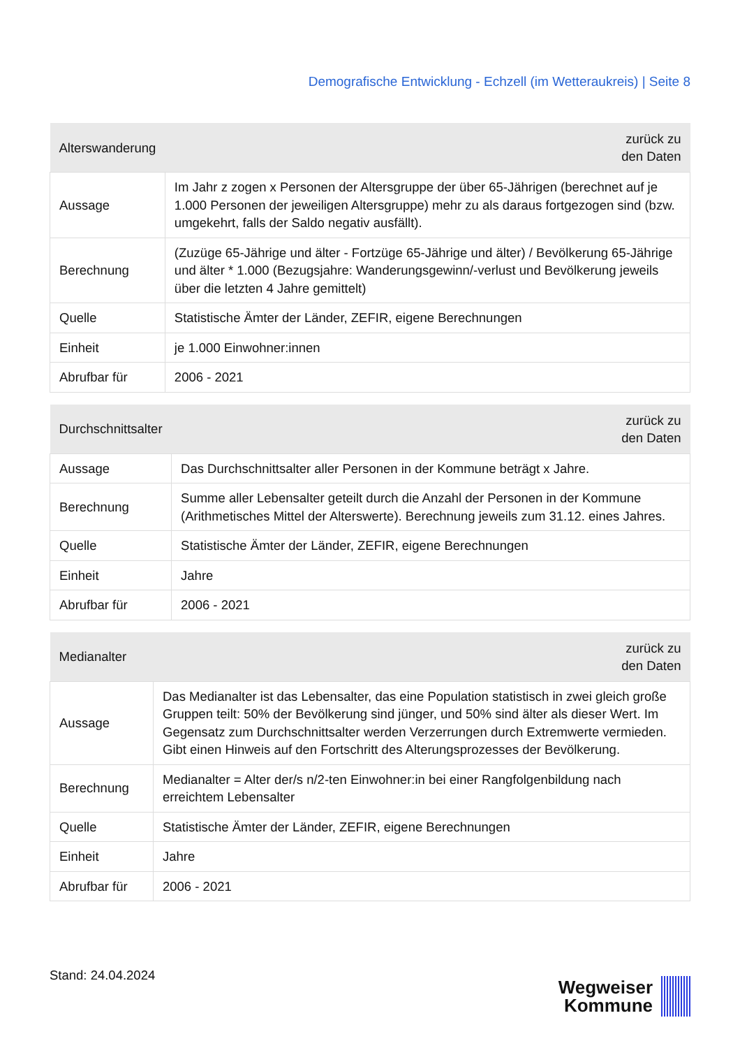Demografische Entwicklung - Echzell (im Wetteraukreis) | Seite 8
| Alterswanderung | zurück zu den Daten |
| --- | --- |
| Aussage | Im Jahr z zogen x Personen der Altersgruppe der über 65-Jährigen (berechnet auf je 1.000 Personen der jeweiligen Altersgruppe) mehr zu als daraus fortgezogen sind (bzw. umgekehrt, falls der Saldo negativ ausfällt). |
| Berechnung | (Zuzüge 65-Jährige und älter - Fortzüge 65-Jährige und älter) / Bevölkerung 65-Jährige und älter * 1.000 (Bezugsjahre: Wanderungsgewinn/-verlust und Bevölkerung jeweils über die letzten 4 Jahre gemittelt) |
| Quelle | Statistische Ämter der Länder, ZEFIR, eigene Berechnungen |
| Einheit | je 1.000 Einwohner:innen |
| Abrufbar für | 2006 - 2021 |
| Durchschnittsalter | zurück zu den Daten |
| --- | --- |
| Aussage | Das Durchschnittsalter aller Personen in der Kommune beträgt x Jahre. |
| Berechnung | Summe aller Lebensalter geteilt durch die Anzahl der Personen in der Kommune (Arithmetisches Mittel der Alterswerte). Berechnung jeweils zum 31.12. eines Jahres. |
| Quelle | Statistische Ämter der Länder, ZEFIR, eigene Berechnungen |
| Einheit | Jahre |
| Abrufbar für | 2006 - 2021 |
| Medianalter | zurück zu den Daten |
| --- | --- |
| Aussage | Das Medianalter ist das Lebensalter, das eine Population statistisch in zwei gleich große Gruppen teilt: 50% der Bevölkerung sind jünger, und 50% sind älter als dieser Wert. Im Gegensatz zum Durchschnittsalter werden Verzerrungen durch Extremwerte vermieden. Gibt einen Hinweis auf den Fortschritt des Alterungsprozesses der Bevölkerung. |
| Berechnung | Medianalter = Alter der/s n/2-ten Einwohner:in bei einer Rangfolgenbildung nach erreichtem Lebensalter |
| Quelle | Statistische Ämter der Länder, ZEFIR, eigene Berechnungen |
| Einheit | Jahre |
| Abrufbar für | 2006 - 2021 |
Stand: 24.04.2024
Wegweiser
Kommune